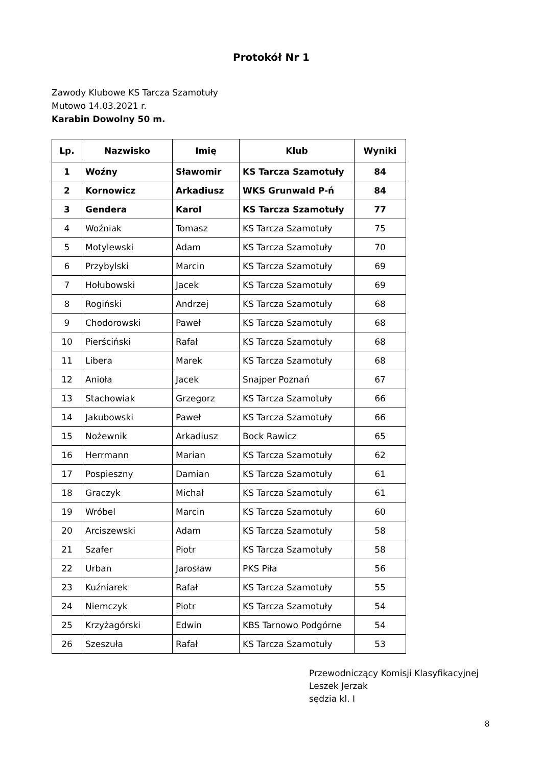Protokół Nr 1
Zawody Klubowe KS Tarcza Szamotuły
Mutowo 14.03.2021 r.
Karabin Dowolny 50 m.
| Lp. | Nazwisko | Imię | Klub | Wyniki |
| --- | --- | --- | --- | --- |
| 1 | Woźny | Sławomir | KS Tarcza Szamotuły | 84 |
| 2 | Kornowicz | Arkadiusz | WKS Grunwald P-ń | 84 |
| 3 | Gendera | Karol | KS Tarcza Szamotuły | 77 |
| 4 | Woźniak | Tomasz | KS Tarcza Szamotuły | 75 |
| 5 | Motylewski | Adam | KS Tarcza Szamotuły | 70 |
| 6 | Przybylski | Marcin | KS Tarcza Szamotuły | 69 |
| 7 | Hołubowski | Jacek | KS Tarcza Szamotuły | 69 |
| 8 | Rogiński | Andrzej | KS Tarcza Szamotuły | 68 |
| 9 | Chodorowski | Paweł | KS Tarcza Szamotuły | 68 |
| 10 | Pierściński | Rafał | KS Tarcza Szamotuły | 68 |
| 11 | Libera | Marek | KS Tarcza Szamotuły | 68 |
| 12 | Anioła | Jacek | Snajper Poznań | 67 |
| 13 | Stachowiak | Grzegorz | KS Tarcza Szamotuły | 66 |
| 14 | Jakubowski | Paweł | KS Tarcza Szamotuły | 66 |
| 15 | Nożewnik | Arkadiusz | Bock Rawicz | 65 |
| 16 | Herrmann | Marian | KS Tarcza Szamotuły | 62 |
| 17 | Pospieszny | Damian | KS Tarcza Szamotuły | 61 |
| 18 | Graczyk | Michał | KS Tarcza Szamotuły | 61 |
| 19 | Wróbel | Marcin | KS Tarcza Szamotuły | 60 |
| 20 | Arciszewski | Adam | KS Tarcza Szamotuły | 58 |
| 21 | Szafer | Piotr | KS Tarcza Szamotuły | 58 |
| 22 | Urban | Jarosław | PKS Piła | 56 |
| 23 | Kuźniarek | Rafał | KS Tarcza Szamotuły | 55 |
| 24 | Niemczyk | Piotr | KS Tarcza Szamotuły | 54 |
| 25 | Krzyżagórski | Edwin | KBS Tarnowo Podgórne | 54 |
| 26 | Szeszuła | Rafał | KS Tarcza Szamotuły | 53 |
Przewodniczący Komisji Klasyfikacyjnej
Leszek Jerzak
sędzia kl. I
8